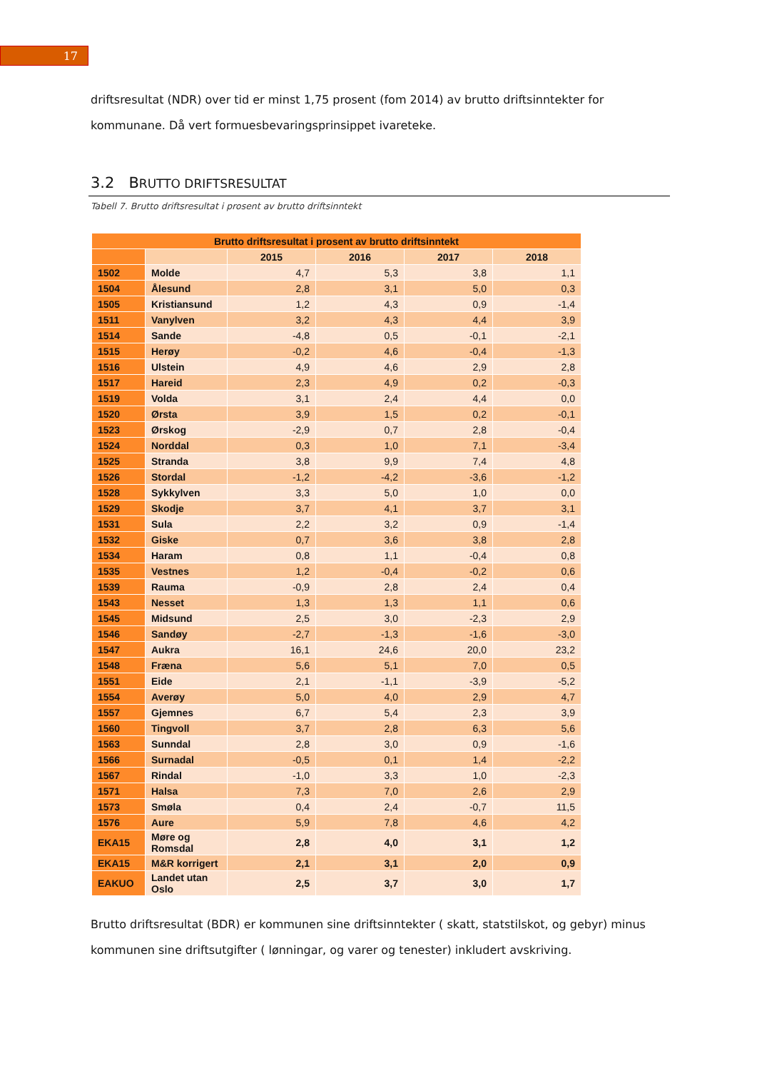17
driftsresultat (NDR) over tid er minst 1,75 prosent (fom 2014) av brutto driftsinntekter for kommunane. Då vert formuesbevaringsprinsippet ivareteke.
3.2 BRUTTO DRIFTSRESULTAT
Tabell 7. Brutto driftsresultat i prosent av brutto driftsinntekt
| Brutto driftsresultat i prosent av brutto driftsinntekt | | | | | |
| --- | --- | --- | --- | --- | --- |
| | | 2015 | 2016 | 2017 | 2018 |
| 1502 | Molde | 4,7 | 5,3 | 3,8 | 1,1 |
| 1504 | Ålesund | 2,8 | 3,1 | 5,0 | 0,3 |
| 1505 | Kristiansund | 1,2 | 4,3 | 0,9 | -1,4 |
| 1511 | Vanylven | 3,2 | 4,3 | 4,4 | 3,9 |
| 1514 | Sande | -4,8 | 0,5 | -0,1 | -2,1 |
| 1515 | Herøy | -0,2 | 4,6 | -0,4 | -1,3 |
| 1516 | Ulstein | 4,9 | 4,6 | 2,9 | 2,8 |
| 1517 | Hareid | 2,3 | 4,9 | 0,2 | -0,3 |
| 1519 | Volda | 3,1 | 2,4 | 4,4 | 0,0 |
| 1520 | Ørsta | 3,9 | 1,5 | 0,2 | -0,1 |
| 1523 | Ørskog | -2,9 | 0,7 | 2,8 | -0,4 |
| 1524 | Norddal | 0,3 | 1,0 | 7,1 | -3,4 |
| 1525 | Stranda | 3,8 | 9,9 | 7,4 | 4,8 |
| 1526 | Stordal | -1,2 | -4,2 | -3,6 | -1,2 |
| 1528 | Sykkylven | 3,3 | 5,0 | 1,0 | 0,0 |
| 1529 | Skodje | 3,7 | 4,1 | 3,7 | 3,1 |
| 1531 | Sula | 2,2 | 3,2 | 0,9 | -1,4 |
| 1532 | Giske | 0,7 | 3,6 | 3,8 | 2,8 |
| 1534 | Haram | 0,8 | 1,1 | -0,4 | 0,8 |
| 1535 | Vestnes | 1,2 | -0,4 | -0,2 | 0,6 |
| 1539 | Rauma | -0,9 | 2,8 | 2,4 | 0,4 |
| 1543 | Nesset | 1,3 | 1,3 | 1,1 | 0,6 |
| 1545 | Midsund | 2,5 | 3,0 | -2,3 | 2,9 |
| 1546 | Sandøy | -2,7 | -1,3 | -1,6 | -3,0 |
| 1547 | Aukra | 16,1 | 24,6 | 20,0 | 23,2 |
| 1548 | Fræna | 5,6 | 5,1 | 7,0 | 0,5 |
| 1551 | Eide | 2,1 | -1,1 | -3,9 | -5,2 |
| 1554 | Averøy | 5,0 | 4,0 | 2,9 | 4,7 |
| 1557 | Gjemnes | 6,7 | 5,4 | 2,3 | 3,9 |
| 1560 | Tingvoll | 3,7 | 2,8 | 6,3 | 5,6 |
| 1563 | Sunndal | 2,8 | 3,0 | 0,9 | -1,6 |
| 1566 | Surnadal | -0,5 | 0,1 | 1,4 | -2,2 |
| 1567 | Rindal | -1,0 | 3,3 | 1,0 | -2,3 |
| 1571 | Halsa | 7,3 | 7,0 | 2,6 | 2,9 |
| 1573 | Smøla | 0,4 | 2,4 | -0,7 | 11,5 |
| 1576 | Aure | 5,9 | 7,8 | 4,6 | 4,2 |
| EKA15 | Møre og Romsdal | 2,8 | 4,0 | 3,1 | 1,2 |
| EKA15 | M&R korrigert | 2,1 | 3,1 | 2,0 | 0,9 |
| EAKUO | Landet utan Oslo | 2,5 | 3,7 | 3,0 | 1,7 |
Brutto driftsresultat (BDR) er kommunen sine driftsinntekter ( skatt, statstilskot, og gebyr) minus kommunen sine driftsutgifter ( lønningar, og varer og tenester) inkludert avskriving.